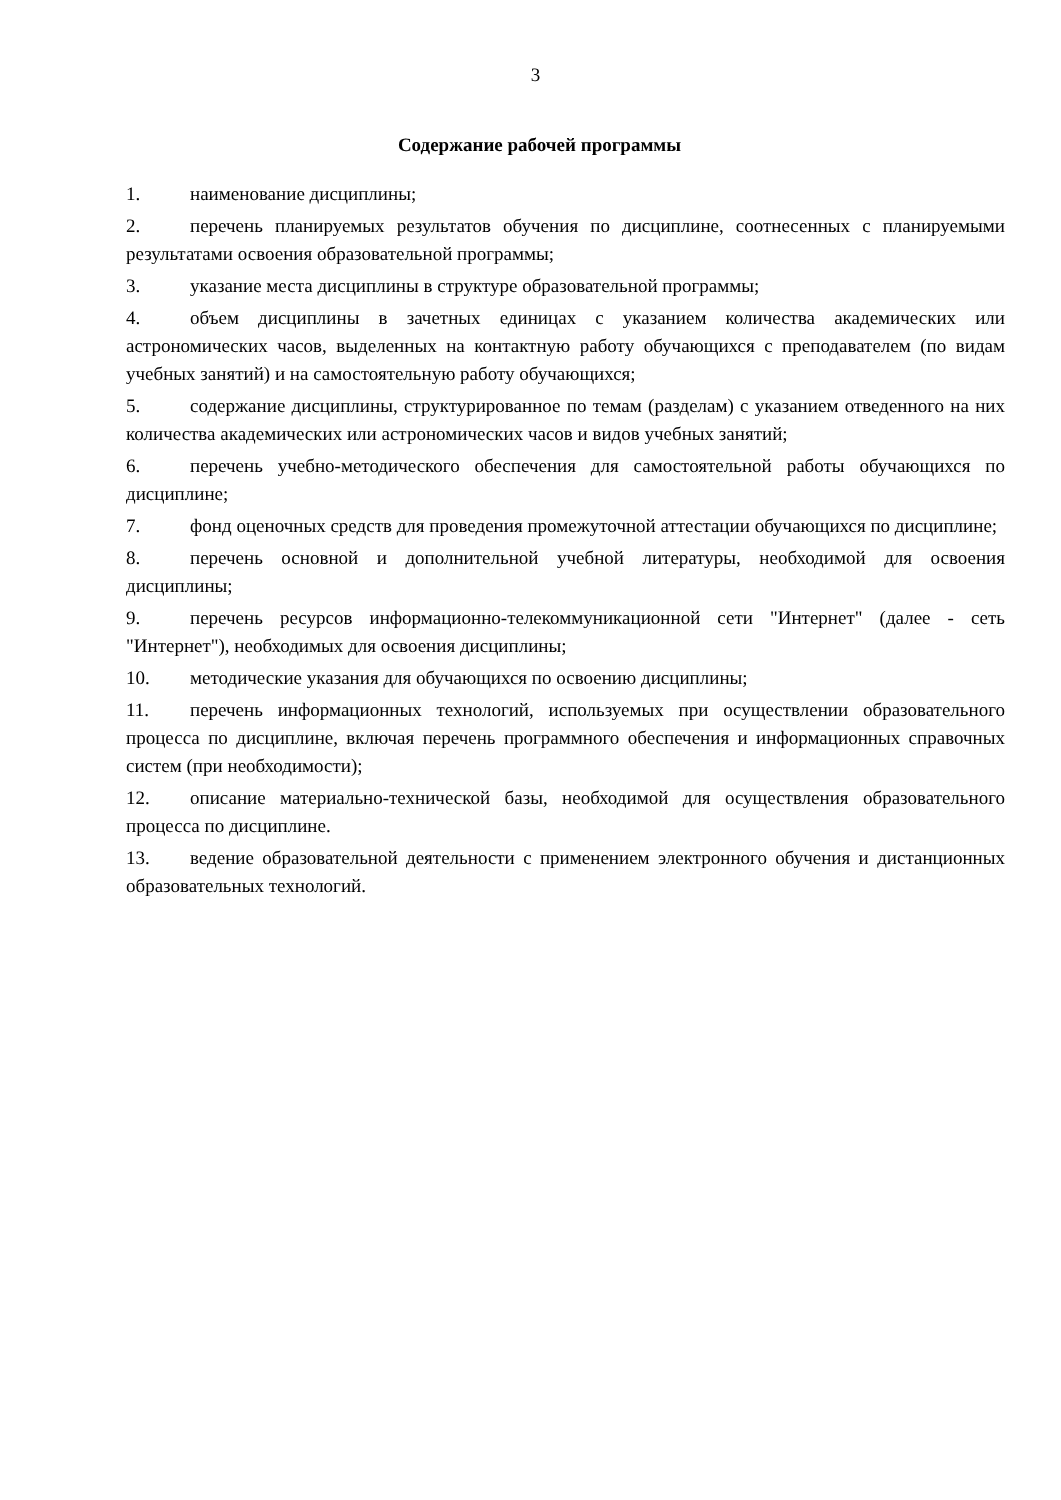3
Содержание рабочей программы
1. наименование дисциплины;
2. перечень планируемых результатов обучения по дисциплине, соотнесенных с планируемыми результатами освоения образовательной программы;
3. указание места дисциплины в структуре образовательной программы;
4. объем дисциплины в зачетных единицах с указанием количества академических или астрономических часов, выделенных на контактную работу обучающихся с преподавателем (по видам учебных занятий) и на самостоятельную работу обучающихся;
5. содержание дисциплины, структурированное по темам (разделам) с указанием отведенного на них количества академических или астрономических часов и видов учебных занятий;
6. перечень учебно-методического обеспечения для самостоятельной работы обучающихся по дисциплине;
7. фонд оценочных средств для проведения промежуточной аттестации обучающихся по дисциплине;
8. перечень основной и дополнительной учебной литературы, необходимой для освоения дисциплины;
9. перечень ресурсов информационно-телекоммуникационной сети "Интернет" (далее - сеть "Интернет"), необходимых для освоения дисциплины;
10. методические указания для обучающихся по освоению дисциплины;
11. перечень информационных технологий, используемых при осуществлении образовательного процесса по дисциплине, включая перечень программного обеспечения и информационных справочных систем (при необходимости);
12. описание материально-технической базы, необходимой для осуществления образовательного процесса по дисциплине.
13. ведение образовательной деятельности с применением электронного обучения и дистанционных образовательных технологий.